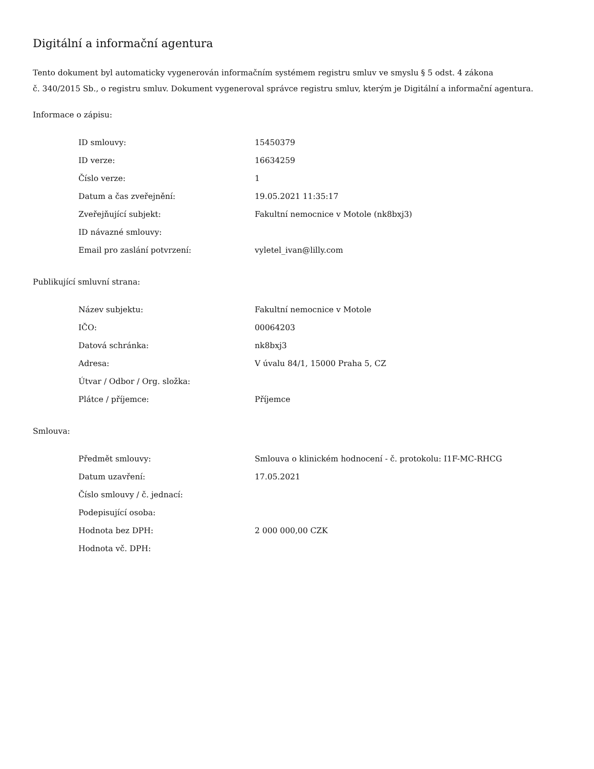Digitální a informační agentura
Tento dokument byl automaticky vygenerován informačním systémem registru smluv ve smyslu § 5 odst. 4 zákona
č. 340/2015 Sb., o registru smluv. Dokument vygeneroval správce registru smluv, kterým je Digitální a informační agentura.
Informace o zápisu:
| ID smlouvy: | 15450379 |
| ID verze: | 16634259 |
| Číslo verze: | 1 |
| Datum a čas zveřejnění: | 19.05.2021 11:35:17 |
| Zveřejňující subjekt: | Fakultní nemocnice v Motole (nk8bxj3) |
| ID návazné smlouvy: | |
| Email pro zaslání potvrzení: | vyletel_ivan@lilly.com |
Publikující smluvní strana:
| Název subjektu: | Fakultní nemocnice v Motole |
| IČO: | 00064203 |
| Datová schránka: | nk8bxj3 |
| Adresa: | V úvalu 84/1, 15000 Praha 5, CZ |
| Útvar / Odbor / Org. složka: | |
| Plátce / příjemce: | Příjemce |
Smlouva:
| Předmět smlouvy: | Smlouva o klinickém hodnocení - č. protokolu: I1F-MC-RHCG |
| Datum uzavření: | 17.05.2021 |
| Číslo smlouvy / č. jednací: | |
| Podepisující osoba: | |
| Hodnota bez DPH: | 2 000 000,00 CZK |
| Hodnota vč. DPH: | |